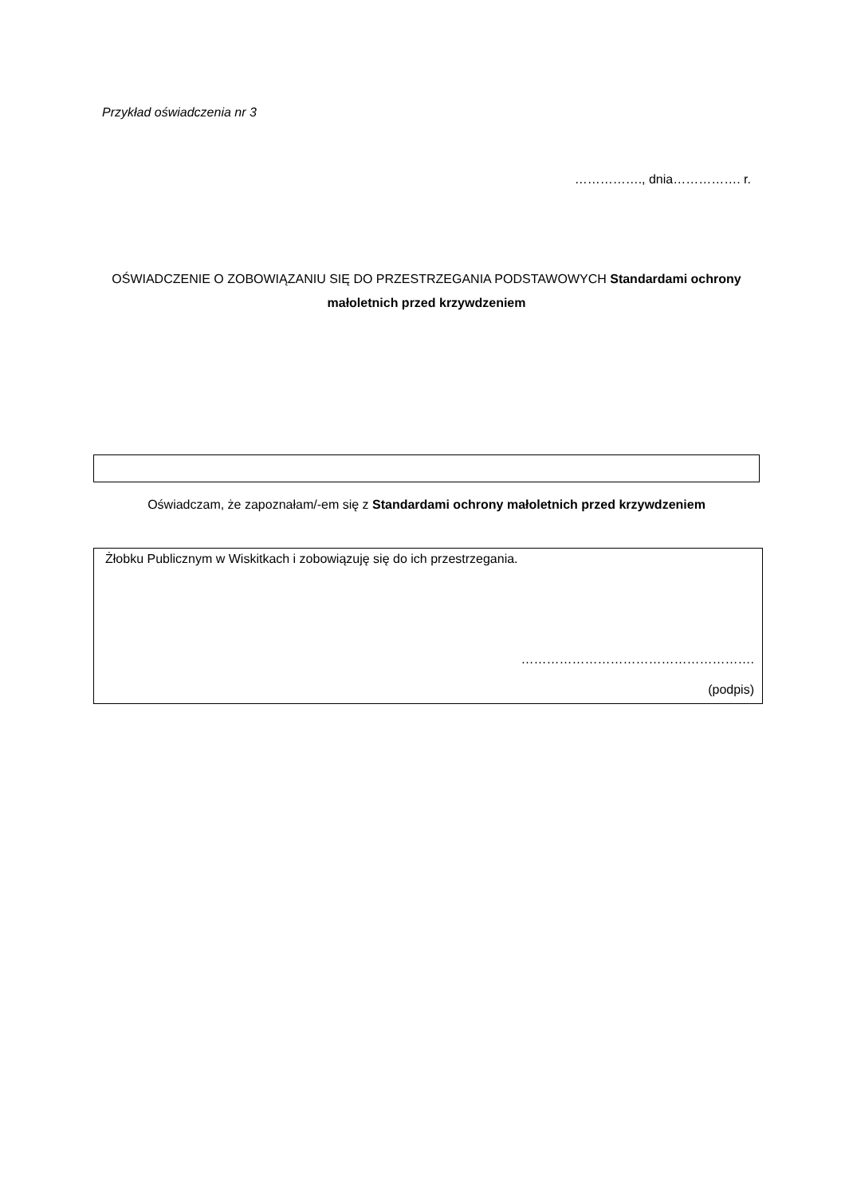Przykład oświadczenia nr 3
……………., dnia……………. r.
OŚWIADCZENIE O ZOBOWIĄZANIU SIĘ DO PRZESTRZEGANIA PODSTAWOWYCH Standardami ochrony małoletnich przed krzywdzeniem
Oświadczam, że zapoznałam/-em się z Standardami ochrony małoletnich przed krzywdzeniem
Żłobku Publicznym w Wiskitkach i zobowiązuję się do ich przestrzegania.
……………………………………………….
(podpis)